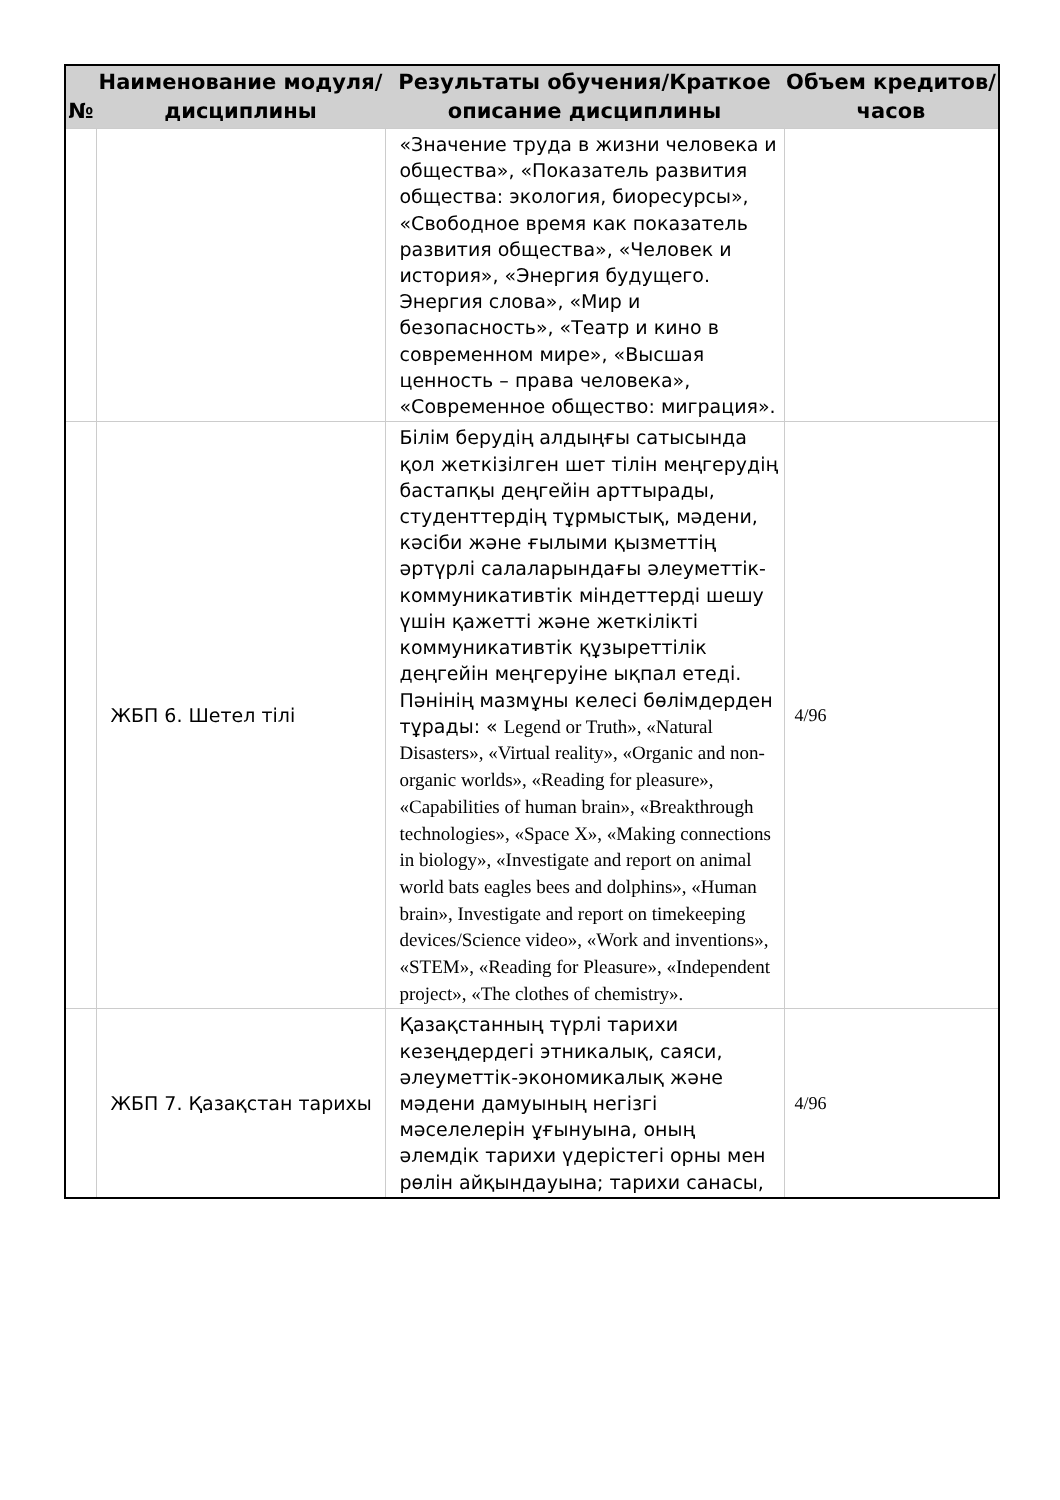| № | Наименование модуля/дисциплины | Результаты обучения/Краткое описание дисциплины | Объем кредитов/часов |
| --- | --- | --- | --- |
| | | «Значение труда в жизни человека и общества», «Показатель развития общества: экология, биоресурсы», «Свободное время как показатель развития общества», «Человек и история», «Энергия будущего. Энергия слова», «Мир и безопасность», «Театр и кино в современном мире», «Высшая ценность – права человека», «Современное общество: миграция». | |
| | ЖБП 6. Шетел тілі | Білім берудің алдыңғы сатысында қол жеткізілген шет тілін меңгерудің бастапқы деңгейін арттырады, студенттердің тұрмыстық, мәдени, кәсіби және ғылыми қызметтің әртүрлі салаларындағы әлеуметтік-коммуникативтік міндеттерді шешу үшін қажетті және жеткілікті коммуникативтік құзыреттілік деңгейін меңгеруіне ықпал етеді. Пәнінің мазмұны келесі бөлімдерден тұрады: « Legend or Truth», «Natural Disasters», «Virtual reality», «Organic and non-organic worlds», «Reading for pleasure», «Capabilities of human brain», «Breakthrough technologies», «Space X», «Making connections in biology», «Investigate and report on animal world bats eagles bees and dolphins», «Human brain», Investigate and report on timekeeping devices/Science video», «Work and inventions», «STEM», «Reading for Pleasure», «Independent project», «The clothes of chemistry». | 4/96 |
| | ЖБП 7. Қазақстан тарихы | Қазақстанның түрлі тарихи кезеңдердегі этникалық, саяси, әлеуметтік-экономикалық және мәдени дамуының негізгі мәселелерін ұғынуына, оның әлемдік тарихи үдерістегі орны мен рөлін айқындауына; тарихи санасы, | 4/96 |